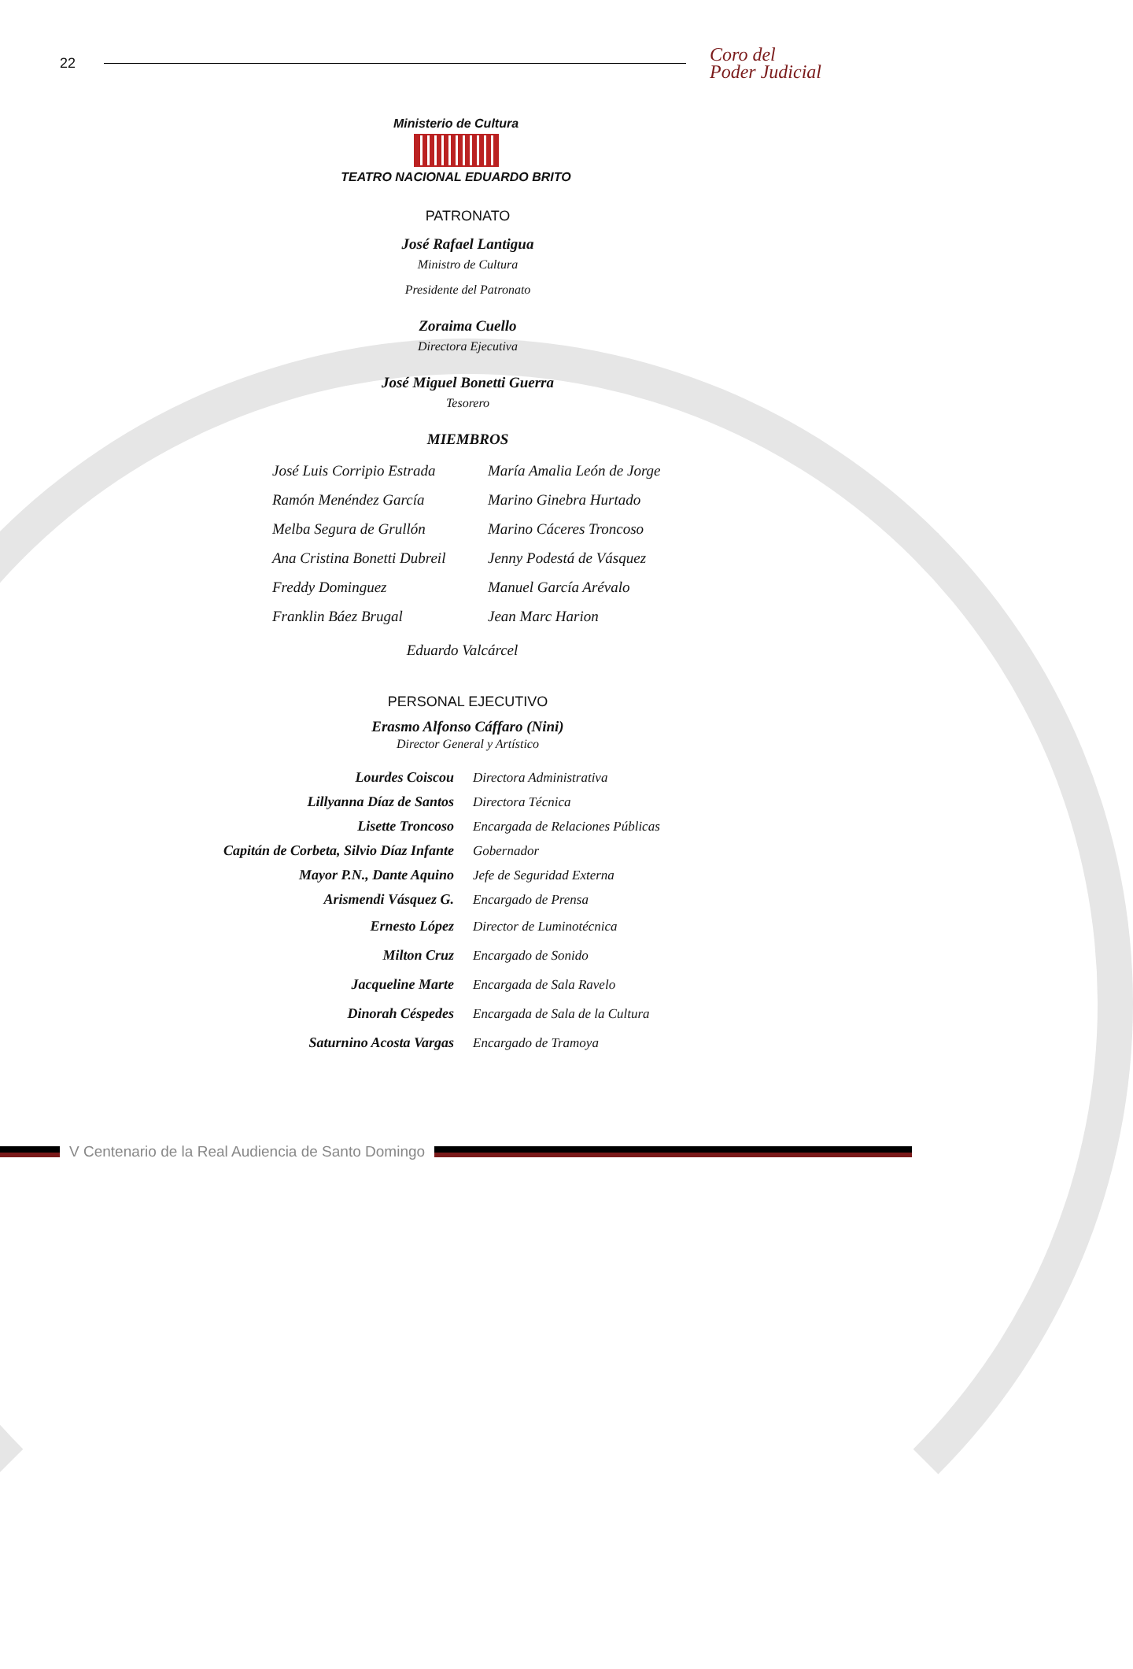22
Coro del
Poder Judicial
Ministerio de Cultura
TEATRO NACIONAL EDUARDO BRITO
PATRONATO
José Rafael Lantigua
Ministro de Cultura
Presidente del Patronato
Zoraima Cuello
Directora Ejecutiva
José Miguel Bonetti Guerra
Tesorero
MIEMBROS
| José Luis Corripio Estrada | María Amalia León de Jorge |
| Ramón Menéndez García | Marino Ginebra Hurtado |
| Melba Segura de Grullón | Marino Cáceres Troncoso |
| Ana Cristina Bonetti Dubreil | Jenny Podestá de Vásquez |
| Freddy Dominguez | Manuel García Arévalo |
| Franklin Báez Brugal | Jean Marc Harion |
Eduardo Valcárcel
PERSONAL EJECUTIVO
Erasmo Alfonso Cáffaro (Nini)
Director General y Artístico
| Lourdes Coiscou | Directora Administrativa |
| Lillyanna Díaz de Santos | Directora Técnica |
| Lisette Troncoso | Encargada de Relaciones Públicas |
| Capitán de Corbeta, Silvio Díaz Infante | Gobernador |
| Mayor P.N., Dante Aquino | Jefe de Seguridad Externa |
| Arismendi Vásquez G. | Encargado de Prensa |
| Ernesto López | Director de Luminotécnica |
| Milton Cruz | Encargado de Sonido |
| Jacqueline Marte | Encargada de Sala Ravelo |
| Dinorah Céspedes | Encargada de Sala de la Cultura |
| Saturnino Acosta Vargas | Encargado de Tramoya |
V Centenario de la Real Audiencia de Santo Domingo